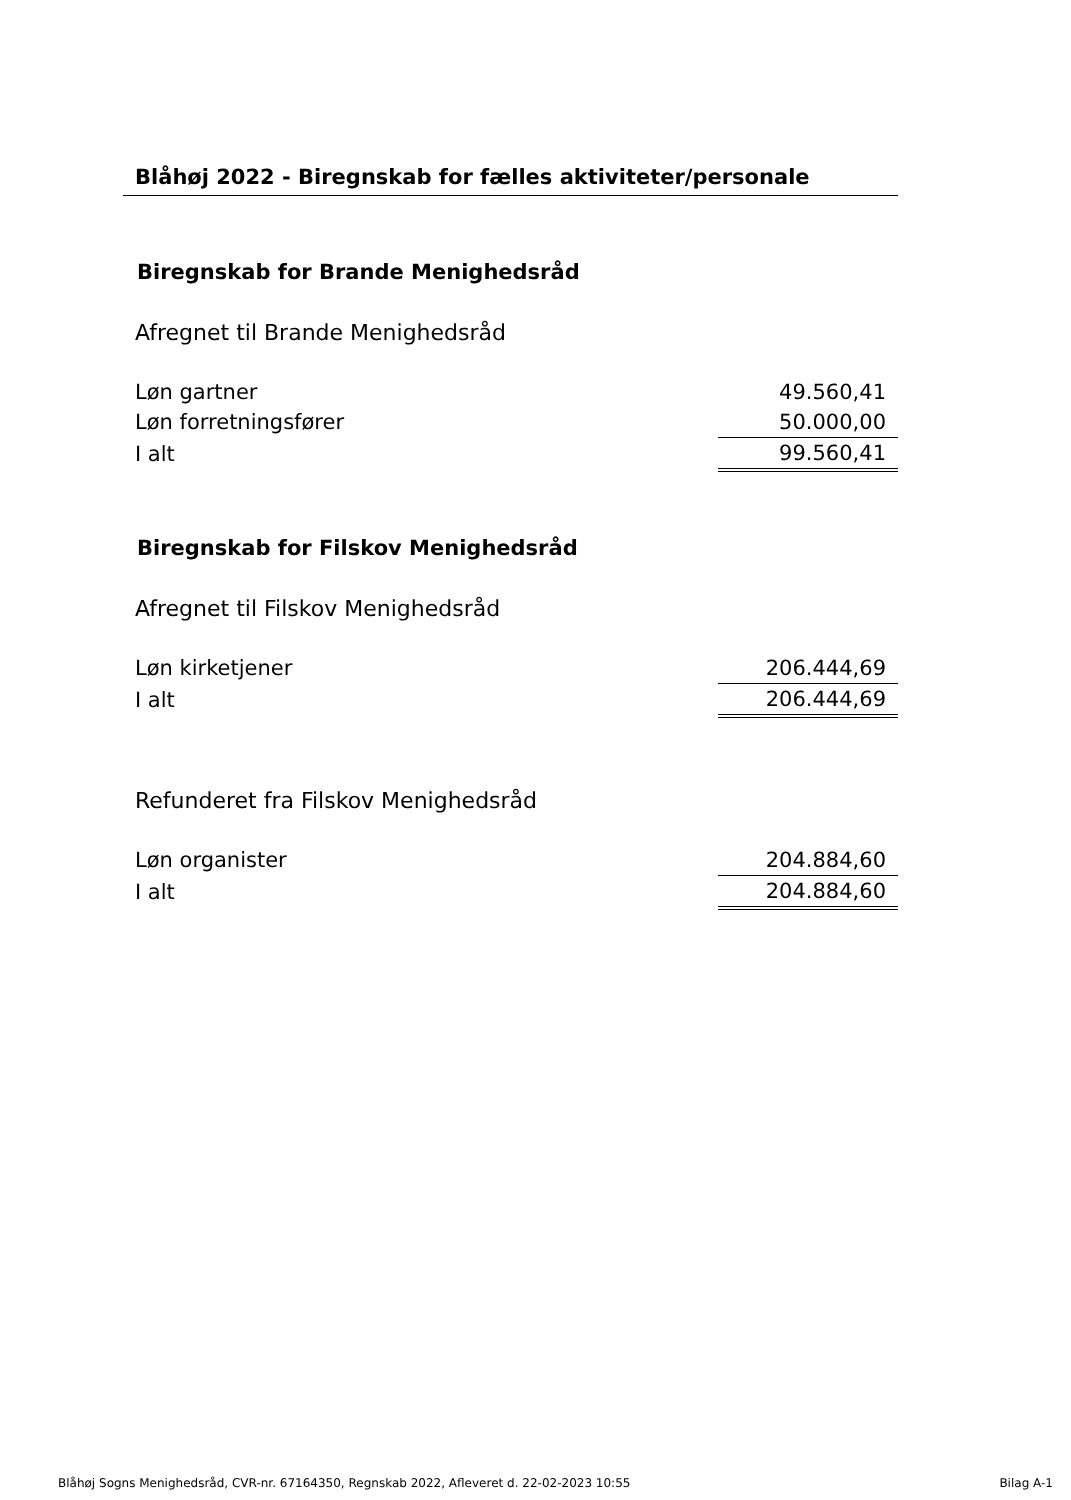Blåhøj 2022 - Biregnskab for fælles aktiviteter/personale
Biregnskab for Brande Menighedsråd
Afregnet til Brande Menighedsråd
| Løn gartner | 49.560,41 |
| Løn forretningsfører | 50.000,00 |
| I alt | 99.560,41 |
Biregnskab for Filskov Menighedsråd
Afregnet til Filskov Menighedsråd
| Løn kirketjener | 206.444,69 |
| I alt | 206.444,69 |
Refunderet fra Filskov Menighedsråd
| Løn organister | 204.884,60 |
| I alt | 204.884,60 |
Blåhøj Sogns Menighedsråd, CVR-nr. 67164350, Regnskab 2022, Afleveret d. 22-02-2023 10:55 Bilag A-1